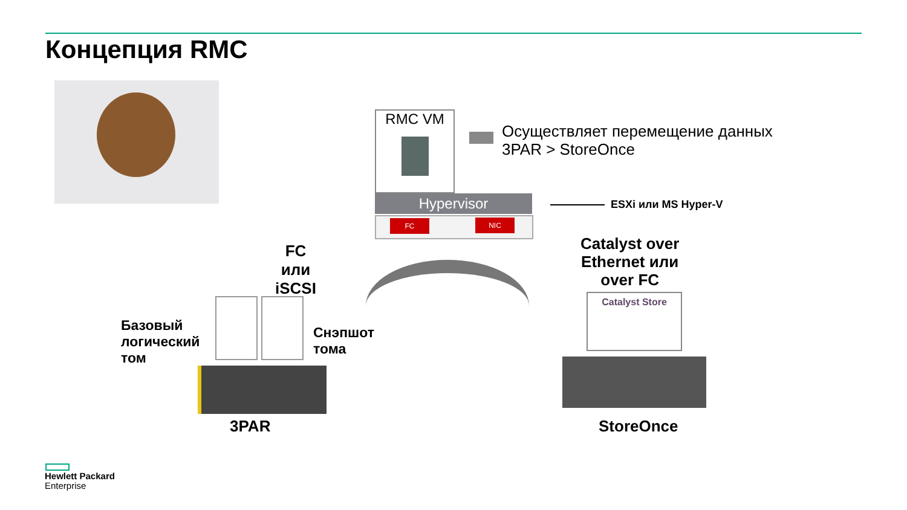Концепция RMC
RMC VM
Осуществляет перемещение данных
3PAR > StoreOnce
Hypervisor
FC NIC
ESXi или MS Hyper-V
FC
или
iSCSI
Catalyst over
Ethernet или
over FC
Catalyst Store
Базовый
логический
том
Снэпшот
тома
3PAR StoreOnce
Hewlett Packard
Enterprise